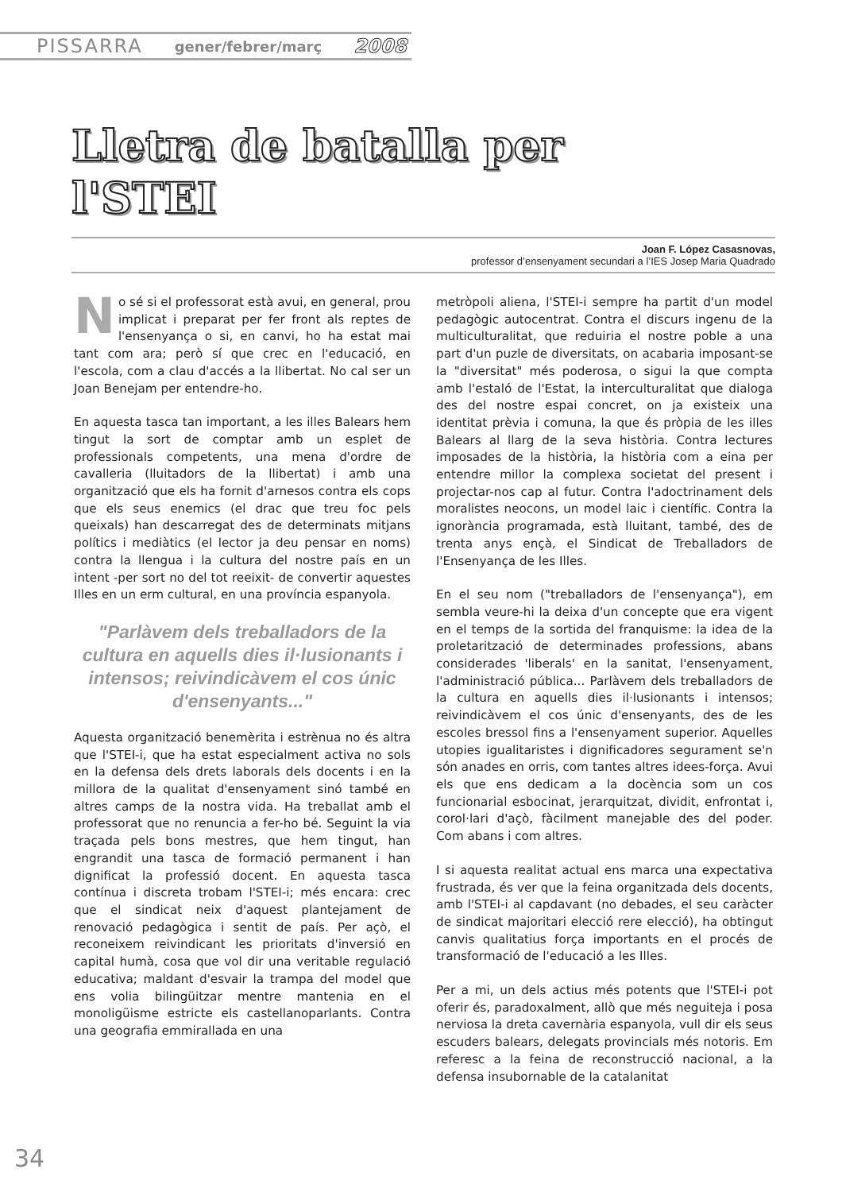PISSARRA gener/febrer/març 2008
Lletra de batalla per
l'STEI
Joan F. López Casasnovas,
professor d’ensenyament secundari a l’IES Josep Maria Quadrado
No sé si el professorat està avui, en general, prou implicat i preparat per fer front als reptes de l'ensenyança o si, en canvi, ho ha estat mai tant com ara; però sí que crec en l'educació, en l'escola, com a clau d'accés a la llibertat. No cal ser un Joan Benejam per entendre-ho.
En aquesta tasca tan important, a les illes Balears hem tingut la sort de comptar amb un esplet de professionals competents, una mena d'ordre de cavalleria (lluitadors de la llibertat) i amb una organització que els ha fornit d'arnesos contra els cops que els seus enemics (el drac que treu foc pels queixals) han descarregat des de determinats mitjans polítics i mediàtics (el lector ja deu pensar en noms) contra la llengua i la cultura del nostre país en un intent -per sort no del tot reeixit- de convertir aquestes Illes en un erm cultural, en una província espanyola.
"Parlàvem dels treballadors de la cultura en aquells dies il·lusionants i intensos; reivindicàvem el cos únic d'ensenyants..."
Aquesta organització benemèrita i estrènua no és altra que l'STEI-i, que ha estat especialment activa no sols en la defensa dels drets laborals dels docents i en la millora de la qualitat d'ensenyament sinó també en altres camps de la nostra vida. Ha treballat amb el professorat que no renuncia a fer-ho bé. Seguint la via traçada pels bons mestres, que hem tingut, han engrandit una tasca de formació permanent i han dignificat la professió docent. En aquesta tasca contínua i discreta trobam l'STEI-i; més encara: crec que el sindicat neix d'aquest plantejament de renovació pedagògica i sentit de país. Per açò, el reconeixem reivindicant les prioritats d'inversió en capital humà, cosa que vol dir una veritable regulació educativa; maldant d'esvair la trampa del model que ens volia bilingüitzar mentre mantenia en el monoligüisme estricte els castellanoparlants. Contra una geografia emmirallada en una
metròpoli aliena, l'STEI-i sempre ha partit d'un model pedagògic autocentrat. Contra el discurs ingenu de la multiculturalitat, que reduiria el nostre poble a una part d'un puzle de diversitats, on acabaria imposant-se la "diversitat" més poderosa, o sigui la que compta amb l'estaló de l'Estat, la interculturalitat que dialoga des del nostre espai concret, on ja existeix una identitat prèvia i comuna, la que és pròpia de les illes Balears al llarg de la seva història. Contra lectures imposades de la història, la història com a eina per entendre millor la complexa societat del present i projectar-nos cap al futur. Contra l'adoctrinament dels moralistes neocons, un model laic i científic. Contra la ignorància programada, està lluitant, també, des de trenta anys ençà, el Sindicat de Treballadors de l'Ensenyança de les Illes.
En el seu nom ("treballadors de l'ensenyança"), em sembla veure-hi la deixa d'un concepte que era vigent en el temps de la sortida del franquisme: la idea de la proletarització de determinades professions, abans considerades 'liberals' en la sanitat, l'ensenyament, l'administració pública... Parlàvem dels treballadors de la cultura en aquells dies il·lusionants i intensos; reivindicàvem el cos únic d'ensenyants, des de les escoles bressol fins a l'ensenyament superior. Aquelles utopies igualitaristes i dignificadores segurament se'n són anades en orris, com tantes altres idees-força. Avui els que ens dedicam a la docència som un cos funcionarial esbocinat, jerarquitzat, dividit, enfrontat i, corol·lari d'açò, fàcilment manejable des del poder. Com abans i com altres.
I si aquesta realitat actual ens marca una expectativa frustrada, és ver que la feina organitzada dels docents, amb l'STEI-i al capdavant (no debades, el seu caràcter de sindicat majoritari elecció rere elecció), ha obtingut canvis qualitatius força importants en el procés de transformació de l'educació a les Illes.
Per a mi, un dels actius més potents que l'STEI-i pot oferir és, paradoxalment, allò que més neguiteja i posa nerviosa la dreta cavernària espanyola, vull dir els seus escuders balears, delegats provincials més notoris. Em referesc a la feina de reconstrucció nacional, a la defensa insubornable de la catalanitat
34